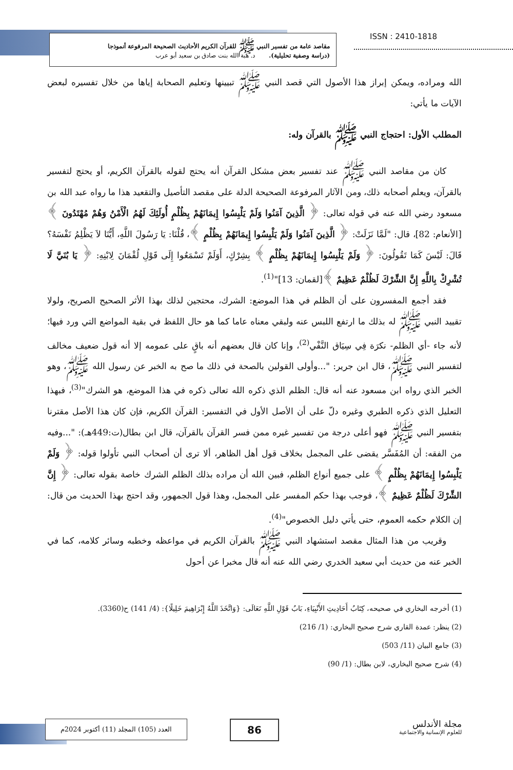مقاصد عامة من تفسير النبي ﷺ للقرآن الكريم الأحاديث الصحيحة المرفوعة أنموذجا
(دراسة وصفية تحليلية). د. هبة الله بنت صادق بن سعيد أبو عرب
ISSN : 2410-1818
الله ومراده، ويمكن إبراز هذا الأصول التي قصد النبي ﷺ تبيينها وتعليم الصحابة إياها من خلال تفسيره لبعض الآيات ما يأتي:
المطلب الأول: احتجاج النبي ﷺ بالقرآن وله:
كان من مقاصد النبي ﷺ عند تفسير بعض مشكل القرآن أنه يحتج لقوله بالقرآن الكريم، أو يحتج لتفسير بالقرآن، ويعلم أصحابه ذلك، ومن الآثار المرفوعة الصحيحة الدلة على مقصد التأصيل والتقعيد هذا ما رواه عبد الله بن مسعود رضي الله عنه في قوله تعالى: ﴿ الَّذِينَ آمَنُوا وَلَمْ يَلْبِسُوا إِيمَانَهُمْ بِظُلْمٍ أُولَئِكَ لَهُمُ الْأَمْنُ وَهُمْ مُهْتَدُونَ ﴾ [الأنعام: 82]، قال: "لَمَّا نَزَلَتْ: ﴿ الَّذِينَ آمَنُوا وَلَمْ يَلْبِسُوا إِيمَانَهُمْ بِظُلْمٍ ﴾، قُلْنَا: يَا رَسُولَ اللَّهِ، أَيُّنَا لاَ يَظْلِمُ نَفْسَهُ؟ قَالَ: لَيْسَ كَمَا تَقُولُونَ: ﴿ وَلَمْ يَلْبِسُوا إِيمَانَهُمْ بِظُلْمٍ ﴾ بِشِرْكٍ، أَوَلَمْ تَسْمَعُوا إِلَى قَوْلِ لُقْمَانَ لِابْنِهِ: ﴿ يَا بُنَيَّ لَا تُشْرِكْ بِاللَّهِ إِنَّ الشِّرْكَ لَظُلْمٌ عَظِيمٌ ﴾[لقمان: 13]"<sup>(1)</sup>.
فقد أجمع المفسرون على أن الظلم في هذا الموضع: الشرك، محتجين لذلك بهذا الأثر الصحيح الصريح، ولولا تقييد النبي ﷺ له بذلك ما ارتفع اللبس عنه ولبقي معناه عاما كما هو حال اللفظ في بقية المواضع التي ورد فيها؛ لأنه جاء -أي الظلم- نكرَة فِي سِيَاق النَّفْي<sup>(2)</sup>، وإنا كان قال بعضهم أنه باقٍ على عمومه إلا أنه قول ضعيف مخالف لتفسير النبي ﷺ، قال ابن جرير: "...وأولى القولين بالصحة في ذلك ما صح به الخبر عن رسول الله ﷺ، وهو الخبر الذي رواه ابن مسعود عنه أنه قال: الظلم الذي ذكره الله تعالى ذكره في هذا الموضع، هو الشرك"<sup>(3)</sup>، فبهذا التعليل الذي ذكره الطبري وغيره دلّ على أن الأصل الأول في التفسير: القرآن الكريم، فإن كان هذا الأصل مقترنا بتفسير النبي ﷺ فهو أعلى درجة من تفسير غيره ممن فسر القرآن بالقرآن، قال ابن بطال(ت:449هـ): "...وفيه من الفقه: أن المُفَسَّر يقضى على المجمل بخلاف قول أهل الظاهر، ألا ترى أن أصحاب النبي تأولوا قوله: ﴿ وَلَمْ يَلْبِسُوا إِيمَانَهُمْ بِظُلْمٍ ﴾ على جميع أنواع الظلم، فبين الله أن مراده بذلك الظلم الشرك خاصة بقوله تعالى: ﴿ إِنَّ الشِّرْكَ لَظُلْمٌ عَظِيمٌ ﴾، فوجب بهذا حكم المفسر على المجمل، وهذا قول الجمهور، وقد احتج بهذا الحديث من قال: إن الكلام حكمه العموم، حتى يأتي دليل الخصوص"<sup>(4)</sup>.
وقريب من هذا المثال مقصد استشهاد النبي ﷺ بالقرآن الكريم في مواعظه وخطبه وسائر كلامه، كما في الخبر عنه من حديث أبي سعيد الخدري رضي الله عنه أنه قال مخبرا عن أحول
(1) أخرجه البخاري في صحيحه، كِتَابُ أَحَادِيثِ الأَنْبِيَاءِ، بَابُ قَوْلِ اللَّهِ تَعَالَى: {وَاتَّخَذَ اللَّهُ إِبْرَاهِيمَ خَلِيلًا}: (4/ 141) ح(3360).
(2) ينظر: عمدة القاري شرح صحيح البخاري: (1/ 216)
(3) جامع البيان (11/ 503)
(4) شرح صحيح البخاري، لابن بطال: (1/ 90)
العدد (105) المجلد (11) أكتوبر 2024م
86
مجلة الأندلس
للعلوم الإنسانية والاجتماعية